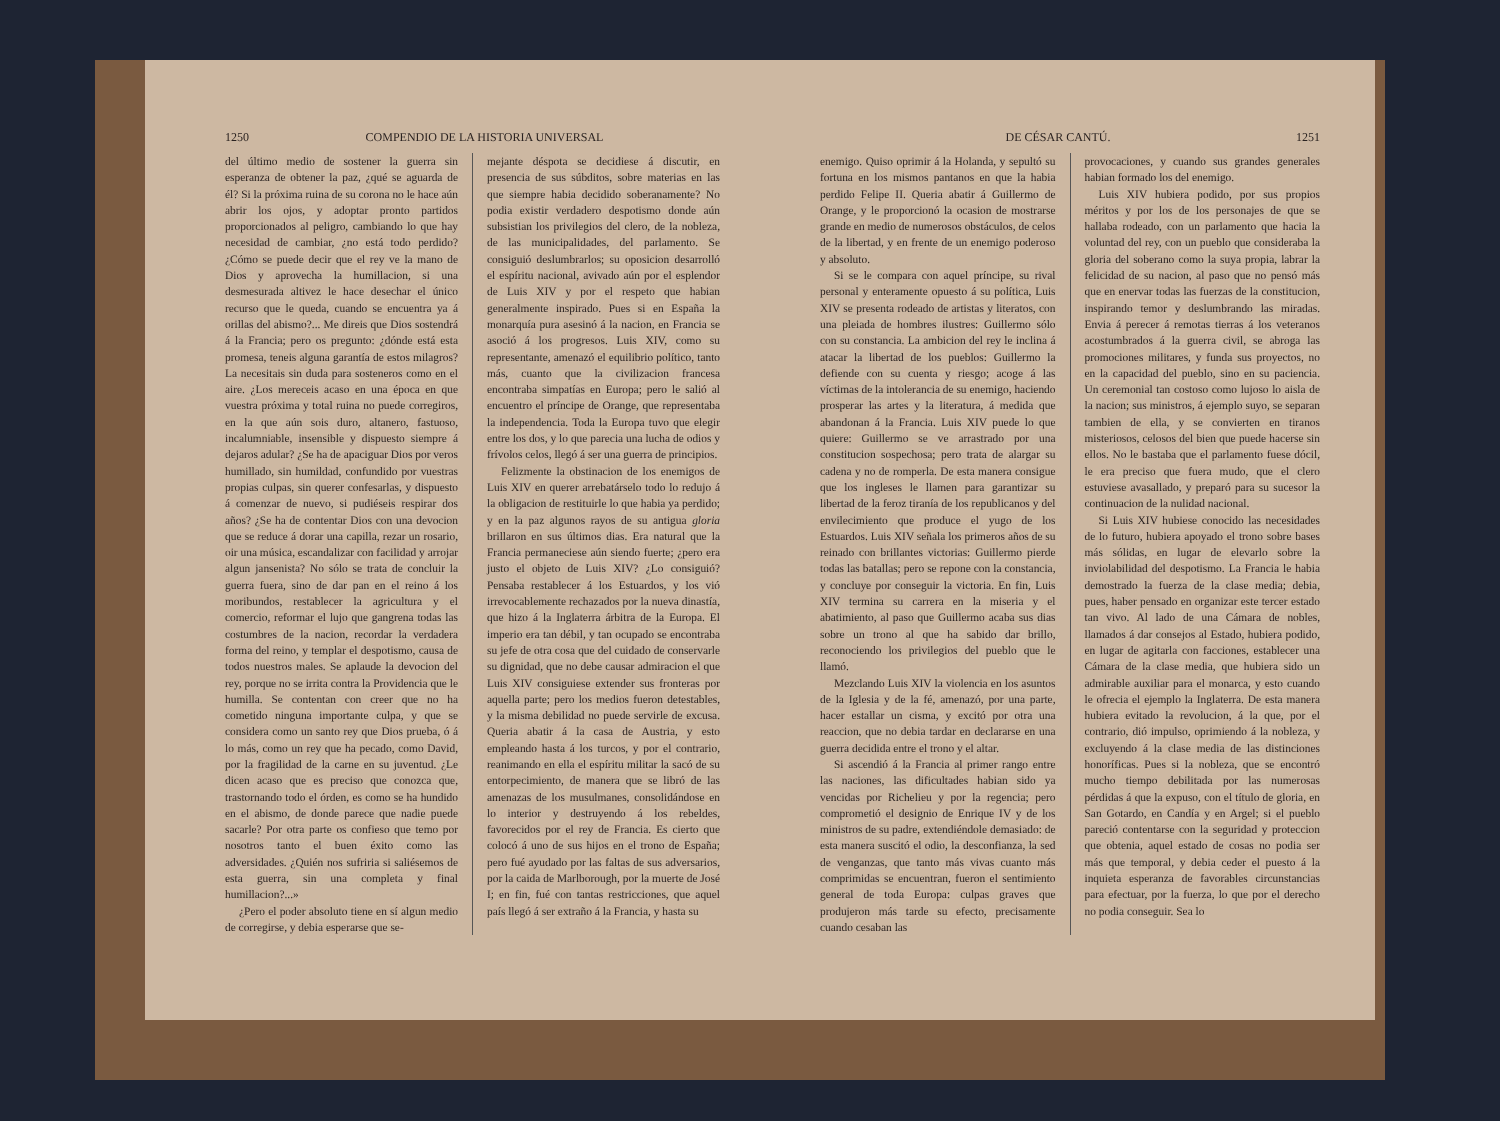1250 COMPENDIO DE LA HISTORIA UNIVERSAL
del último medio de sostener la guerra sin esperanza de obtener la paz, ¿qué se aguarda de él? Si la próxima ruina de su corona no le hace aún abrir los ojos, y adoptar pronto partidos proporcionados al peligro, cambiando lo que hay necesidad de cambiar, ¿no está todo perdido? ¿Cómo se puede decir que el rey ve la mano de Dios y aprovecha la humillacion, si una desmesurada altivez le hace desechar el único recurso que le queda, cuando se encuentra ya á orillas del abismo?... Me direis que Dios sostendrá á la Francia; pero os pregunto: ¿dónde está esta promesa, teneis alguna garantía de estos milagros? La necesitais sin duda para sosteneros como en el aire. ¿Los mereceis acaso en una época en que vuestra próxima y total ruina no puede corregiros, en la que aún sois duro, altanero, fastuoso, incalumniable, insensible y dispuesto siempre á dejaros adular? ¿Se ha de apaciguar Dios por veros humillado, sin humildad, confundido por vuestras propias culpas, sin querer confesarlas, y dispuesto á comenzar de nuevo, si pudiéseis respirar dos años? ¿Se ha de contentar Dios con una devocion que se reduce á dorar una capilla, rezar un rosario, oir una música, escandalizar con facilidad y arrojar algun jansenista? No sólo se trata de concluir la guerra fuera, sino de dar pan en el reino á los moribundos, restablecer la agricultura y el comercio, reformar el lujo que gangrena todas las costumbres de la nacion, recordar la verdadera forma del reino, y templar el despotismo, causa de todos nuestros males. Se aplaude la devocion del rey, porque no se irrita contra la Providencia que le humilla. Se contentan con creer que no ha cometido ninguna importante culpa, y que se considera como un santo rey que Dios prueba, ó á lo más, como un rey que ha pecado, como David, por la fragilidad de la carne en su juventud. ¿Le dicen acaso que es preciso que conozca que, trastornando todo el órden, es como se ha hundido en el abismo, de donde parece que nadie puede sacarle? Por otra parte os confieso que temo por nosotros tanto el buen éxito como las adversidades. ¿Quién nos sufriria si saliésemos de esta guerra, sin una completa y final humillacion?...»
¿Pero el poder absoluto tiene en sí algun medio de corregirse, y debia esperarse que se-
mejante déspota se decidiese á discutir, en presencia de sus súbditos, sobre materias en las que siempre habia decidido soberanamente? No podia existir verdadero despotismo donde aún subsistian los privilegios del clero, de la nobleza, de las municipalidades, del parlamento. Se consiguió deslumbrarlos; su oposicion desarrolló el espíritu nacional, avivado aún por el esplendor de Luis XIV y por el respeto que habian generalmente inspirado. Pues si en España la monarquía pura asesinó á la nacion, en Francia se asoció á los progresos. Luis XIV, como su representante, amenazó el equilibrio político, tanto más, cuanto que la civilizacion francesa encontraba simpatías en Europa; pero le salió al encuentro el príncipe de Orange, que representaba la independencia. Toda la Europa tuvo que elegir entre los dos, y lo que parecia una lucha de odios y frívolos celos, llegó á ser una guerra de principios.
Felizmente la obstinacion de los enemigos de Luis XIV en querer arrebatárselo todo lo redujo á la obligacion de restituirle lo que habia ya perdido; y en la paz algunos rayos de su antigua gloria brillaron en sus últimos dias. Era natural que la Francia permaneciese aún siendo fuerte; ¿pero era justo el objeto de Luis XIV? ¿Lo consiguió? Pensaba restablecer á los Estuardos, y los vió irrevocablemente rechazados por la nueva dinastía, que hizo á la Inglaterra árbitra de la Europa. El imperio era tan débil, y tan ocupado se encontraba su jefe de otra cosa que del cuidado de conservarle su dignidad, que no debe causar admiracion el que Luis XIV consiguiese extender sus fronteras por aquella parte; pero los medios fueron detestables, y la misma debilidad no puede servirle de excusa. Queria abatir á la casa de Austria, y esto empleando hasta á los turcos, y por el contrario, reanimando en ella el espíritu militar la sacó de su entorpecimiento, de manera que se libró de las amenazas de los musulmanes, consolidándose en lo interior y destruyendo á los rebeldes, favorecidos por el rey de Francia. Es cierto que colocó á uno de sus hijos en el trono de España; pero fué ayudado por las faltas de sus adversarios, por la caida de Marlborough, por la muerte de José I; en fin, fué con tantas restricciones, que aquel país llegó á ser extraño á la Francia, y hasta su
DE CÉSAR CANTÚ. 1251
enemigo. Quiso oprimir á la Holanda, y sepultó su fortuna en los mismos pantanos en que la habia perdido Felipe II. Queria abatir á Guillermo de Orange, y le proporcionó la ocasion de mostrarse grande en medio de numerosos obstáculos, de celos de la libertad, y en frente de un enemigo poderoso y absoluto.
Si se le compara con aquel príncipe, su rival personal y enteramente opuesto á su política, Luis XIV se presenta rodeado de artistas y literatos, con una pleiada de hombres ilustres: Guillermo sólo con su constancia. La ambicion del rey le inclina á atacar la libertad de los pueblos: Guillermo la defiende con su cuenta y riesgo; acoge á las víctimas de la intolerancia de su enemigo, haciendo prosperar las artes y la literatura, á medida que abandonan á la Francia. Luis XIV puede lo que quiere: Guillermo se ve arrastrado por una constitucion sospechosa; pero trata de alargar su cadena y no de romperla. De esta manera consigue que los ingleses le llamen para garantizar su libertad de la feroz tiranía de los republicanos y del envilecimiento que produce el yugo de los Estuardos. Luis XIV señala los primeros años de su reinado con brillantes victorias: Guillermo pierde todas las batallas; pero se repone con la constancia, y concluye por conseguir la victoria. En fin, Luis XIV termina su carrera en la miseria y el abatimiento, al paso que Guillermo acaba sus dias sobre un trono al que ha sabido dar brillo, reconociendo los privilegios del pueblo que le llamó.
Mezclando Luis XIV la violencia en los asuntos de la Iglesia y de la fé, amenazó, por una parte, hacer estallar un cisma, y excitó por otra una reaccion, que no debia tardar en declararse en una guerra decidida entre el trono y el altar.
Si ascendió á la Francia al primer rango entre las naciones, las dificultades habian sido ya vencidas por Richelieu y por la regencia; pero comprometió el designio de Enrique IV y de los ministros de su padre, extendiéndole demasiado: de esta manera suscitó el odio, la desconfianza, la sed de venganzas, que tanto más vivas cuanto más comprimidas se encuentran, fueron el sentimiento general de toda Europa: culpas graves que produjeron más tarde su efecto, precisamente cuando cesaban las
provocaciones, y cuando sus grandes generales habian formado los del enemigo.
Luis XIV hubiera podido, por sus propios méritos y por los de los personajes de que se hallaba rodeado, con un parlamento que hacia la voluntad del rey, con un pueblo que consideraba la gloria del soberano como la suya propia, labrar la felicidad de su nacion, al paso que no pensó más que en enervar todas las fuerzas de la constitucion, inspirando temor y deslumbrando las miradas. Envia á perecer á remotas tierras á los veteranos acostumbrados á la guerra civil, se abroga las promociones militares, y funda sus proyectos, no en la capacidad del pueblo, sino en su paciencia. Un ceremonial tan costoso como lujoso lo aisla de la nacion; sus ministros, á ejemplo suyo, se separan tambien de ella, y se convierten en tiranos misteriosos, celosos del bien que puede hacerse sin ellos. No le bastaba que el parlamento fuese dócil, le era preciso que fuera mudo, que el clero estuviese avasallado, y preparó para su sucesor la continuacion de la nulidad nacional.
Si Luis XIV hubiese conocido las necesidades de lo futuro, hubiera apoyado el trono sobre bases más sólidas, en lugar de elevarlo sobre la inviolabilidad del despotismo. La Francia le habia demostrado la fuerza de la clase media; debia, pues, haber pensado en organizar este tercer estado tan vivo. Al lado de una Cámara de nobles, llamados á dar consejos al Estado, hubiera podido, en lugar de agitarla con facciones, establecer una Cámara de la clase media, que hubiera sido un admirable auxiliar para el monarca, y esto cuando le ofrecia el ejemplo la Inglaterra. De esta manera hubiera evitado la revolucion, á la que, por el contrario, dió impulso, oprimiendo á la nobleza, y excluyendo á la clase media de las distinciones honoríficas. Pues si la nobleza, que se encontró mucho tiempo debilitada por las numerosas pérdidas á que la expuso, con el título de gloria, en San Gotardo, en Candía y en Argel; si el pueblo pareció contentarse con la seguridad y proteccion que obtenia, aquel estado de cosas no podia ser más que temporal, y debia ceder el puesto á la inquieta esperanza de favorables circunstancias para efectuar, por la fuerza, lo que por el derecho no podia conseguir. Sea lo